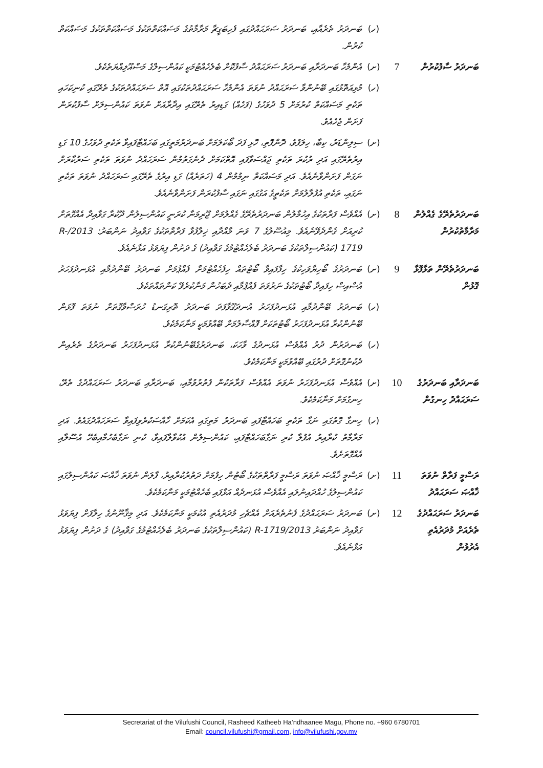| | | (ހ) | ބަނދަރު ތެރެއާއި، ބަނދަރު ސަރަޙައްދުގައި ފެހިބަގީޗާ މަރާމާތުގެ މަސައްކަތްތަކުގެ މަސައްކަތްތަކުގެ މަސައްކަތް ކުރުން. |
| ބަނދަރު ސާފުކުރުން | 7 | (ށ) | އެންމެހާ ބަނދަރާއި ބަނދަރު ސަރަޙައްދު ސާފުކޮށް ބެލެހެއްޓުމަކީ ކައުންސިލްގެ މަސްއޫލިއްޔަތެކެވެ. |
| | | (ހ) | މުޅިއަތޮޅުގައި ބޭނުންވާ ސަރަޙައްދު ނުވަތަ އެންމެހާ ސަރަޙައްދުތަކުގައި އޮތް ސަރަޙައްދުތަކުގެ ތެރޭގައި ކުނިކަހައި ތަކެތި މަސައްކަތް ކުރުމަށް 5 ދުވަހުގެ (ފަހެއް) ގަޑިއިރު ތެރޭގައި އިދާރާއަށް ނުވަތަ ކައުންސިލަށް ސާފުކުރަން ފަށަން ޖެހެއެވެ. |
| | | (ށ) | ސިލިންޑަރު، ކިބާ، ހިލަފުވެ، ދޮންފޮތި، ހޮޅި ފަދަ ބޯކަލަމަށް ބަނދަރުމަތީގައި ބަހައްޓާފައިވާ ތަކެތި ދުވަހުގެ 10 ގަޑި އިރުތެރޭގައި އަދި ރުކުރަ ތަކެތި ޖައްސަވާފައި އޮތްކަމަށް ދެނެގަތުމުން ސަރަހައްދު ނުވަތަ ތަކެތި ސަރުކާރަށް ނަގަން ފަށަންވާނެއެވެ. އަދި މަސައްކަތް ނިމުމުން 4 (ހަތަރެއް) ގަޑި އިރުގެ ތެރޭގައި ސަރަހައްދު ނުވަތަ ތަކެތި ނަގައި، ތަކެތި އުފުލާލުމަށް ތަކެތީގެ އަގުގައި ނަގައި ސާފުކުރަން ފަށަންވާނެއެވެ. |
| ބަނދަރުތެރޭގެ ގެއްލުން މަރާމާތުކުރުން | 8 | (ށ) | އެއްވެސް ފަރާތަކުގެ އިހުމާލުން ބަނދަރުތެރޭގެ ގެއްލުމަށް ޖޫރިމަނާ ކުރަނީ ކައުންސިލުން ދޫކުރާ ގަވާއިދާ އެއްގޮތަށް ކުރިއަށް ގެންދެވޭނެއެވެ. މިއުސޫލުގެ 7 ވަނަ މާއްދާއި ޚިލާފުވާ ފަރާތްތަކުގެ ގަވާއިދު ނަންބަރު: 2013/R-1719 (ކައުންސިލްތަކުގެ ބަނދަރު ބެލެހެއްޓުމުގެ ގަވާއިދު) ގެ ދަށުން ފިޔަވަޅު އަޅާނެއެވެ. |
| ބަނދަރުތެރޭން ތަޅާފޮޅާ ގޮޅުން | 9 | (ށ) | ބަނދަރުގެ ބޯހިޔާވަހިކުގެ ހިފާފައިވާ ބޯޓުތައް ހިފެހެއްޓުމަށް ފެއްޕުމަށް ބަނދަރު ބޭންދުމާއި އުޅަނދުފަހަރު އުސްއިސް ހިފައިދާ ބޯޓުތަކުގެ ނަރުވަތަ ފެއްޕުމާއި ދެބަހުން މަނާކުރެވޭ ކަންތައްތަކެވެ. |
| | | (ހ) | ބަނދަރު ބޭންދުމާއި އުޅަނދުފަހަރު އުނދަގޫވާފަދަ ބަނދަރު ތޮރިގަނޑު ހުރަސްވާގޮތަށް ނުވަތަ ފޮޅަން ބޭނުންކުރާ އުޅަނދުފަހަރު ބޯޓުތަކަށް ފޮއްސާލުމަށް ބޭއްވުމަކީ މަނާކަމެކެވެ. |
| | | (ހ) | ބަނދަރުން ދުރު އެއްވެސް އުޅަނދުގެ ވާހަކަ، ބަނދަރުގެބޭނުންކުރާ އުޅަނދުފަހަރު ބަނދަރުގެ ތެރެއިން ދެކުނުގޮތަށް ދުރުގައި ބޭއްވުމަކީ މަނާކަމެކެވެ. |
| ބަނދަރާއި ބަނދަރުގެ ސަރަޙައްދު ހިނގުން | 10 | (ށ) | އެއްވެސް އުޅަނދުފަހަރު ނުވަތަ އެއްވެސް ފަރާތަކުން ފެތުރުވުމާއި، ބަނދަރާއި ބަނދަރު ސަރަޙައްދުގެ ތެރޭ، ހިނގުމަށް މަނާކަމެކެވެ. |
| | | (ހ) | ހިނގާ ގޮތުގައި ނަގާ ތަކެތި ބަހައްޓާފައި ބަނދަރު މަތިގައި އެކަމަށް ހާއްސަކުރެވިފައިވާ ސަރަހައްދުގައެވެ. އަދި މަރާމާތު ކުރާއިރު އުފުލާ ކުރި ނަގާބަހައްޓާފައި، ކައުންސިލުން އުކުވާލާފައިވާ، ކުނި ނަގާބެހުމާއިބެހޭ އުސޫލާއި އެއްގޮތަށެވެ. |
| ރަސްމީ ފަރާތް ނުވަތަ ޚާއްޞަ ސަރަޙައްދު | 11 | (ށ) | ރަސްމީ ޚާއްޞަ ނުވަތަ ރަސްމީ ފަރާތްތަކުގެ ބޯޓުން ހިފުމަށް ދަތުރުކުރާއިރު، ފާލަން ނުވަތަ ޚާއްޞަ ކައުންސިލުގައި ކައުންސިލުގެ ހުއްދައިނުލައި އެއްވެސް އުޅަނދެއް އަޅާފައި ބެހެއްޓުމަކީ މަނާކަމެކެވެ. |
| ބަނދަރު ސަރަޙައްދުގެ ތެރެއަށް މުދަރުއެތި އެރުވުން | 12 | (ށ) | ބަނދަރު ސަރަޙައްދުގެ ފެނުތެރެއަށް އެއްޗެހި މުދަރުއެތި އުކުމަކީ މަނާކަމެކެވެ. އަދި މިޤާނޫނުގެ ހިލާފަށް ފިޔަވަޅު ގަވާއިދު ނަންބަރު 2013/R-1719 (ކައުންސިލްތަކުގެ ބަނދަރު ބެލެހެއްޓުމުގެ ގަވާއިދު) ގެ ދަށުން ފިޔަވަޅު އަޅާނެއެވެ. |
Secretariat of the Vilufushi Council, Rasheed Katheeb Ha’ndhaanee Magu, Phone no. +960 6780701
Email: council.vilufushi@gmail.com, info@vilufushi.gov.mv